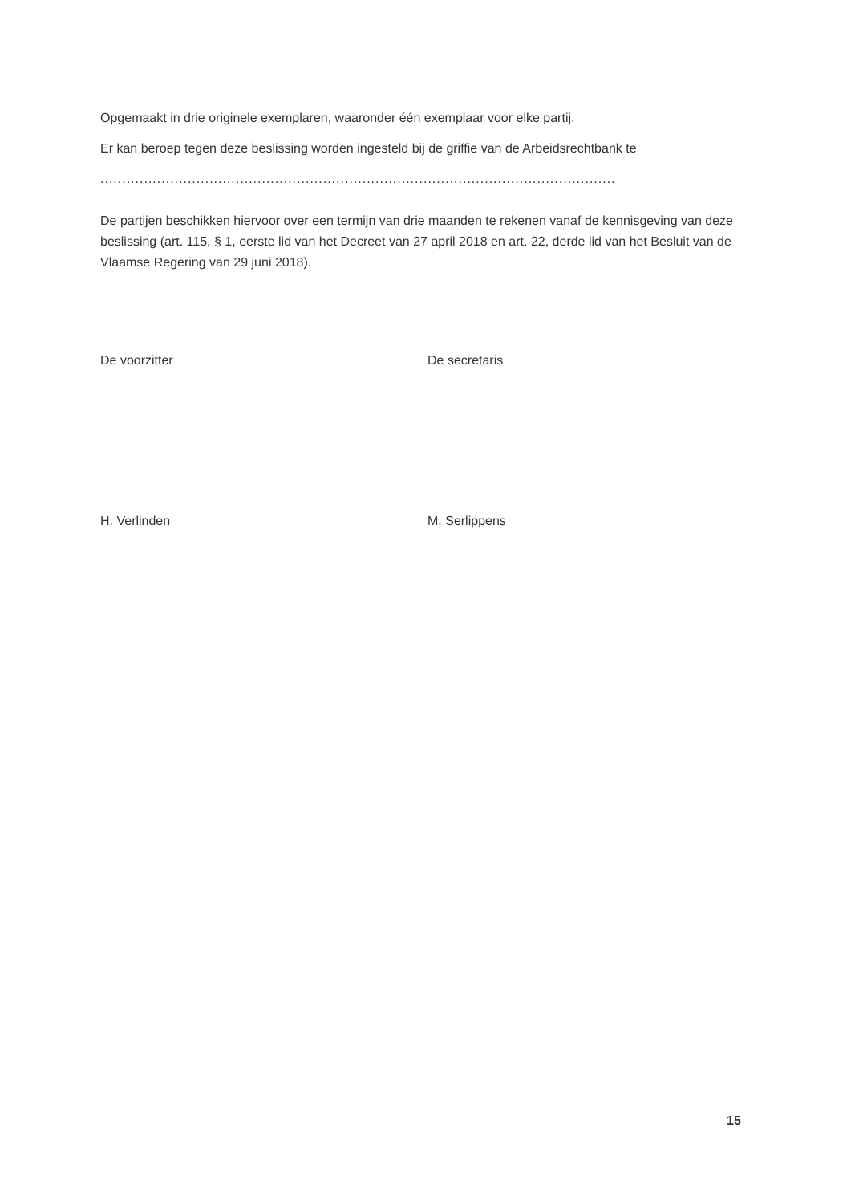Opgemaakt in drie originele exemplaren, waaronder één exemplaar voor elke partij.
Er kan beroep tegen deze beslissing worden ingesteld bij de griffie van de Arbeidsrechtbank te
..........................................................................................................................................
De partijen beschikken hiervoor over een termijn van drie maanden te rekenen vanaf de kennisgeving van deze beslissing (art. 115, § 1, eerste lid van het Decreet van 27 april 2018 en art. 22, derde lid van het Besluit van de Vlaamse Regering van 29 juni 2018).
De voorzitter De secretaris
H. Verlinden M. Serlippens
15